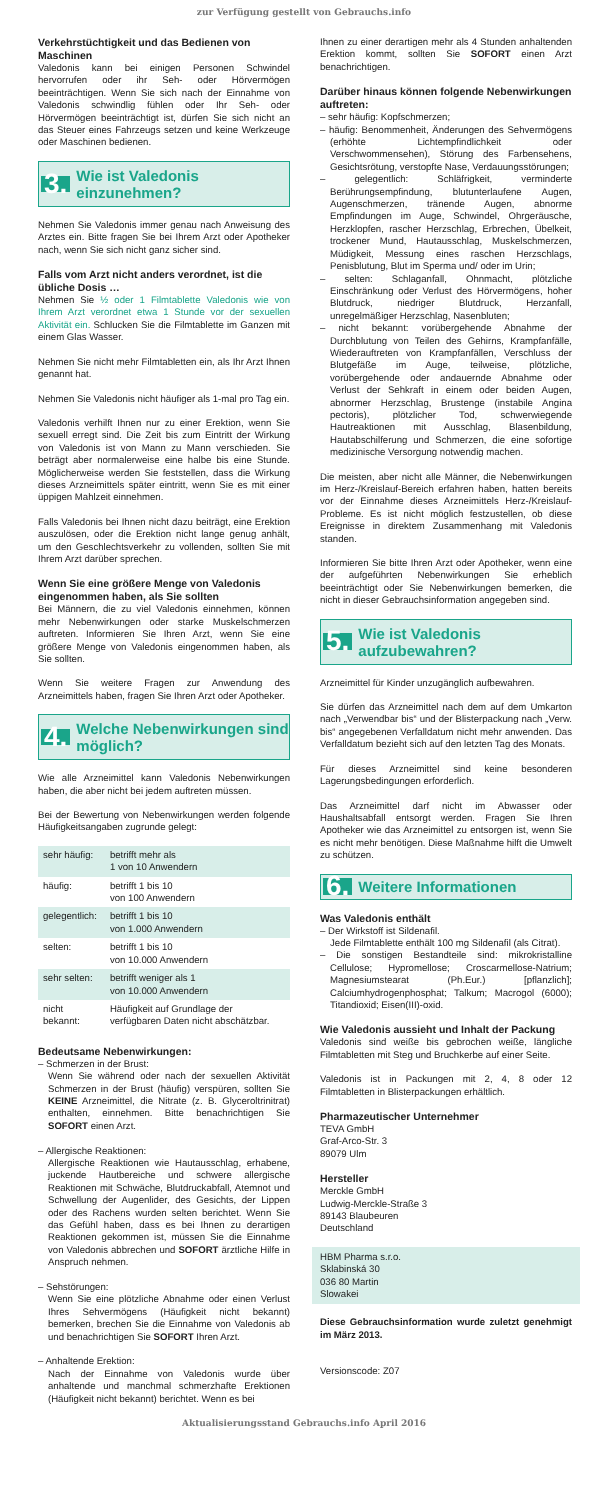zur Verfügung gestellt von Gebrauchs.info
Verkehrstüchtigkeit und das Bedienen von Maschinen
Valedonis kann bei einigen Personen Schwindel hervorrufen oder ihr Seh- oder Hörvermögen beeinträchtigen. Wenn Sie sich nach der Einnahme von Valedonis schwindlig fühlen oder Ihr Seh- oder Hörvermögen beeinträchtigt ist, dürfen Sie sich nicht an das Steuer eines Fahrzeugs setzen und keine Werkzeuge oder Maschinen bedienen.
3. Wie ist Valedonis einzunehmen?
Nehmen Sie Valedonis immer genau nach Anweisung des Arztes ein. Bitte fragen Sie bei Ihrem Arzt oder Apotheker nach, wenn Sie sich nicht ganz sicher sind.
Falls vom Arzt nicht anders verordnet, ist die übliche Dosis …
Nehmen Sie ½ oder 1 Filmtablette Valedonis wie von Ihrem Arzt verordnet etwa 1 Stunde vor der sexuellen Aktivität ein. Schlucken Sie die Filmtablette im Ganzen mit einem Glas Wasser.
Nehmen Sie nicht mehr Filmtabletten ein, als Ihr Arzt Ihnen genannt hat.
Nehmen Sie Valedonis nicht häufiger als 1-mal pro Tag ein.
Valedonis verhilft Ihnen nur zu einer Erektion, wenn Sie sexuell erregt sind. Die Zeit bis zum Eintritt der Wirkung von Valedonis ist von Mann zu Mann verschieden. Sie beträgt aber normalerweise eine halbe bis eine Stunde. Möglicherweise werden Sie feststellen, dass die Wirkung dieses Arzneimittels später eintritt, wenn Sie es mit einer üppigen Mahlzeit einnehmen.
Falls Valedonis bei Ihnen nicht dazu beiträgt, eine Erektion auszulösen, oder die Erektion nicht lange genug anhält, um den Geschlechtsverkehr zu vollenden, sollten Sie mit Ihrem Arzt darüber sprechen.
Wenn Sie eine größere Menge von Valedonis eingenommen haben, als Sie sollten
Bei Männern, die zu viel Valedonis einnehmen, können mehr Nebenwirkungen oder starke Muskelschmerzen auftreten. Informieren Sie Ihren Arzt, wenn Sie eine größere Menge von Valedonis eingenommen haben, als Sie sollten.
Wenn Sie weitere Fragen zur Anwendung des Arzneimittels haben, fragen Sie Ihren Arzt oder Apotheker.
4. Welche Nebenwirkungen sind möglich?
Wie alle Arzneimittel kann Valedonis Nebenwirkungen haben, die aber nicht bei jedem auftreten müssen.
Bei der Bewertung von Nebenwirkungen werden folgende Häufigkeitsangaben zugrunde gelegt:
| sehr häufig: | betrifft mehr als 1 von 10 Anwendern |
| häufig: | betrifft 1 bis 10 von 100 Anwendern |
| gelegentlich: | betrifft 1 bis 10 von 1.000 Anwendern |
| selten: | betrifft 1 bis 10 von 10.000 Anwendern |
| sehr selten: | betrifft weniger als 1 von 10.000 Anwendern |
| nicht bekannt: | Häufigkeit auf Grundlage der verfügbaren Daten nicht abschätzbar. |
Bedeutsame Nebenwirkungen:
– Schmerzen in der Brust:
Wenn Sie während oder nach der sexuellen Aktivität Schmerzen in der Brust (häufig) verspüren, sollten Sie KEINE Arzneimittel, die Nitrate (z. B. Glyceroltrinitrat) enthalten, einnehmen. Bitte benachrichtigen Sie SOFORT einen Arzt.
– Allergische Reaktionen:
Allergische Reaktionen wie Hautausschlag, erhabene, juckende Hautbereiche und schwere allergische Reaktionen mit Schwäche, Blutdruckabfall, Atemnot und Schwellung der Augenlider, des Gesichts, der Lippen oder des Rachens wurden selten berichtet. Wenn Sie das Gefühl haben, dass es bei Ihnen zu derartigen Reaktionen gekommen ist, müssen Sie die Einnahme von Valedonis abbrechen und SOFORT ärztliche Hilfe in Anspruch nehmen.
– Sehstörungen:
Wenn Sie eine plötzliche Abnahme oder einen Verlust Ihres Sehvermögens (Häufigkeit nicht bekannt) bemerken, brechen Sie die Einnahme von Valedonis ab und benachrichtigen Sie SOFORT Ihren Arzt.
– Anhaltende Erektion:
Nach der Einnahme von Valedonis wurde über anhaltende und manchmal schmerzhafte Erektionen (Häufigkeit nicht bekannt) berichtet. Wenn es bei
Ihnen zu einer derartigen mehr als 4 Stunden anhaltenden Erektion kommt, sollten Sie SOFORT einen Arzt benachrichtigen.
Darüber hinaus können folgende Nebenwirkungen auftreten:
– sehr häufig: Kopfschmerzen;
– häufig: Benommenheit, Änderungen des Sehvermögens (erhöhte Lichtempfindlichkeit oder Verschwommensehen), Störung des Farbensehens, Gesichtsrötung, verstopfte Nase, Verdauungsstörungen;
– gelegentlich: Schläfrigkeit, verminderte Berührungsempfindung, blutunterlaufene Augen, Augenschmerzen, tränende Augen, abnorme Empfindungen im Auge, Schwindel, Ohrgeräusche, Herzklopfen, rascher Herzschlag, Erbrechen, Übelkeit, trockener Mund, Hautausschlag, Muskelschmerzen, Müdigkeit, Messung eines raschen Herzschlags, Penisblutung, Blut im Sperma und/ oder im Urin;
– selten: Schlaganfall, Ohnmacht, plötzliche Einschränkung oder Verlust des Hörvermögens, hoher Blutdruck, niedriger Blutdruck, Herzanfall, unregelmäßiger Herzschlag, Nasenbluten;
– nicht bekannt: vorübergehende Abnahme der Durchblutung von Teilen des Gehirns, Krampfanfälle, Wiederauftreten von Krampfanfällen, Verschluss der Blutgefäße im Auge, teilweise, plötzliche, vorübergehende oder andauernde Abnahme oder Verlust der Sehkraft in einem oder beiden Augen, abnormer Herzschlag, Brustenge (instabile Angina pectoris), plötzlicher Tod, schwerwiegende Hautreaktionen mit Ausschlag, Blasenbildung, Hautabschilferung und Schmerzen, die eine sofortige medizinische Versorgung notwendig machen.
Die meisten, aber nicht alle Männer, die Nebenwirkungen im Herz-/Kreislauf-Bereich erfahren haben, hatten bereits vor der Einnahme dieses Arzneimittels Herz-/Kreislauf-Probleme. Es ist nicht möglich festzustellen, ob diese Ereignisse in direktem Zusammenhang mit Valedonis standen.
Informieren Sie bitte Ihren Arzt oder Apotheker, wenn eine der aufgeführten Nebenwirkungen Sie erheblich beeinträchtigt oder Sie Nebenwirkungen bemerken, die nicht in dieser Gebrauchsinformation angegeben sind.
5. Wie ist Valedonis aufzubewahren?
Arzneimittel für Kinder unzugänglich aufbewahren.
Sie dürfen das Arzneimittel nach dem auf dem Umkarton nach „Verwendbar bis“ und der Blisterpackung nach „Verw. bis“ angegebenen Verfalldatum nicht mehr anwenden. Das Verfalldatum bezieht sich auf den letzten Tag des Monats.
Für dieses Arzneimittel sind keine besonderen Lagerungsbedingungen erforderlich.
Das Arzneimittel darf nicht im Abwasser oder Haushaltsabfall entsorgt werden. Fragen Sie Ihren Apotheker wie das Arzneimittel zu entsorgen ist, wenn Sie es nicht mehr benötigen. Diese Maßnahme hilft die Umwelt zu schützen.
6. Weitere Informationen
Was Valedonis enthält
– Der Wirkstoff ist Sildenafil.
Jede Filmtablette enthält 100 mg Sildenafil (als Citrat).
– Die sonstigen Bestandteile sind: mikrokristalline Cellulose; Hypromellose; Croscarmellose-Natrium; Magnesiumstearat (Ph.Eur.) [pflanzlich]; Calciumhydrogenphosphat; Talkum; Macrogol (6000); Titandioxid; Eisen(III)-oxid.
Wie Valedonis aussieht und Inhalt der Packung
Valedonis sind weiße bis gebrochen weiße, längliche Filmtabletten mit Steg und Bruchkerbe auf einer Seite.
Valedonis ist in Packungen mit 2, 4, 8 oder 12 Filmtabletten in Blisterpackungen erhältlich.
Pharmazeutischer Unternehmer
TEVA GmbH
Graf-Arco-Str. 3
89079 Ulm
Hersteller
Merckle GmbH
Ludwig-Merckle-Straße 3
89143 Blaubeuren
Deutschland
HBM Pharma s.r.o.
Sklabinská 30
036 80 Martin
Slowakei
Diese Gebrauchsinformation wurde zuletzt genehmigt im März 2013.
Versionscode: Z07
Aktualisierungsstand Gebrauchs.info April 2016